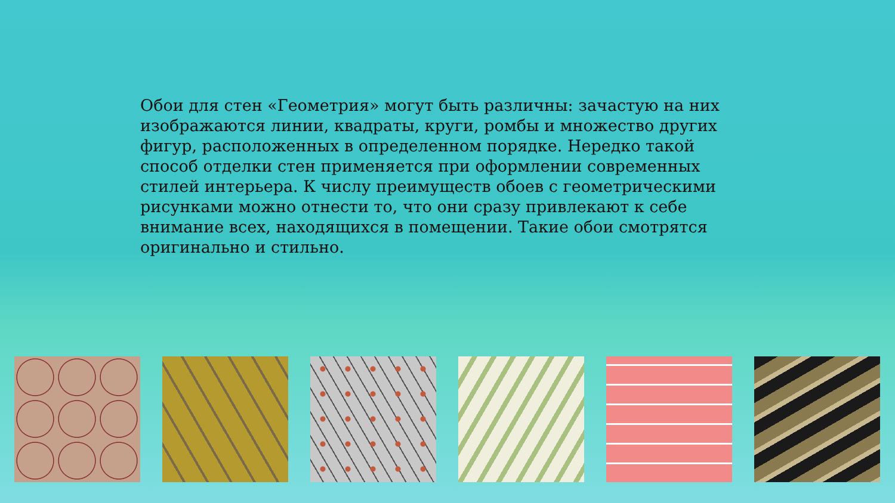Обои для стен «Геометрия» могут быть различны: зачастую на них изображаются линии, квадраты, круги, ромбы и множество других фигур, расположенных в определенном порядке. Нередко такой способ отделки стен применяется при оформлении современных стилей интерьера. К числу преимуществ обоев с геометрическими рисунками можно отнести то, что они сразу привлекают к себе внимание всех, находящихся в помещении. Такие обои смотрятся оригинально и стильно.